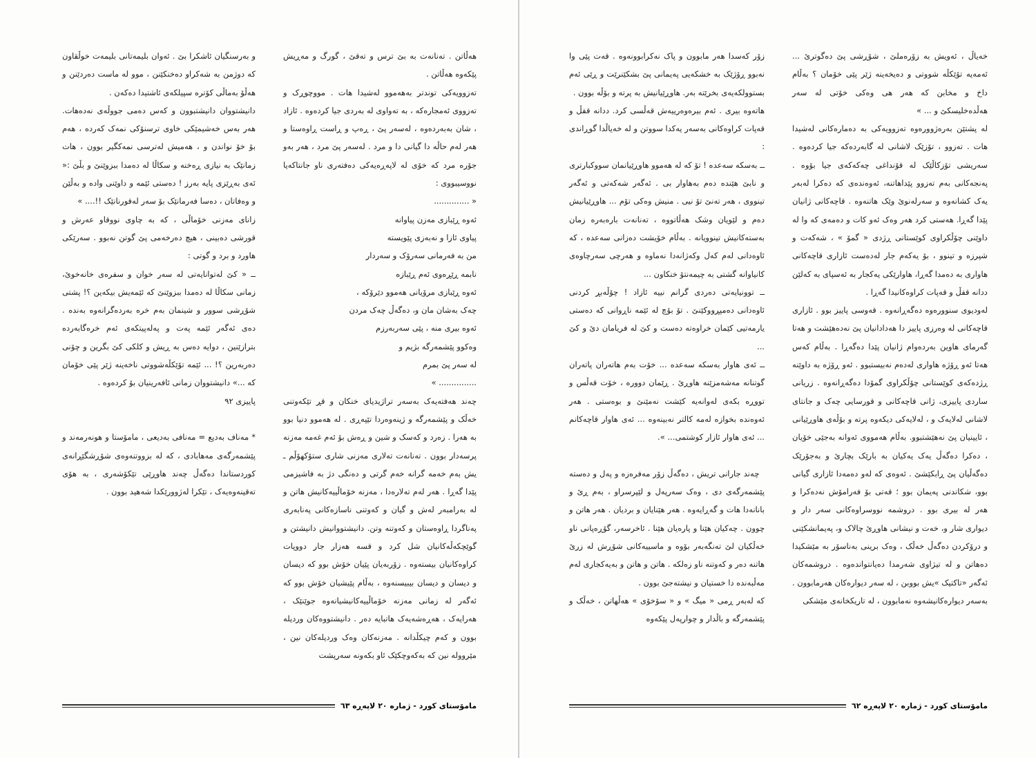خەیاڵ ، ئەویش بە زۆرەملێ ، شۆڕشی پێ دەگوترێ ... ئەمەیە تۆێکڵە شووتی و دەیخەینە ژێر پێی خۆمان ؟ بەڵام داخ و مخابن کە هەر هی وەکی خۆتی لە سەر هەڵدەخلیسکێ و ... »
لە پشتێن بەرەژوورەوە تەزوویەکی بە دەمارەکانی لەشیدا هات . تەزوو ، تۆزێک لاشانی لە گابەردەکە جیا کردەوە . سەریشی تۆزکاڵێک لە قۆنداغی چەکەکەی جیا بۆوە . پەنجەکانی بەم تەزوو پێداهاتنە، ئەوەندەی کە دەکرا لەبەر یەک کشانەوە و سەرلەنوێ وێک هاتنەوە . قاچەکانی ژانیان پێدا گەڕا. هەستی کرد هەر وەک ئەو کات و دەمەی کە وا لە داوێنی چۆڵکراوی کوێستانی ڕژدی « گمۆ » ، شەکەت و شپرزە و تینوو ، بۆ یەکەم جار لەدەست ئازاری قاچەکانی هاواری بە دەمدا گەڕا، هاوارێکی یەکجار بە ئەسپای بە کەلێن ددانە قفڵ و قەپات کراوەکانیدا گەڕا .
لەودیوی سنوورەوە دەگەڕانەوە . قەوسی پاییز بوو . ئازاری قاچەکانی لە وەرزی پاییز دا هەدادانیان پێ نەدەهێشت و هەتا گەرمای هاوین بەردەوام ژانیان پێدا دەگەڕا . بەڵام کەس هەتا ئەو ڕۆژە هاواری لەدەم نەبیستبوو . ئەو ڕۆژە بە داوێنە ڕژدەکەی کوێستانی چۆڵکراوی گمۆدا دەگەڕانەوە . زریانی ساردی پاییزی، ژانی قاچەکانی و قورسایی چەک و جانتای لاشانی لەلایەک و ، لەلایەکی دیکەوە پرتە و بۆڵەی هاوڕێیانی ، ئایینیان پێ نەهێشتبوو. بەڵام هەمووی ئەوانە بەجێی خۆیان ، دەکرا دەگەڵ یەک یەکیان بە بارێک بچارێ و بەجۆرێک دەگەڵیان پێ ڕابکێشێ . ئەوەی کە لەو دەمەدا ئازاری گیانی بوو، شکاندنی پەیمان بوو ؛ قەتی بۆ فەرامۆش نەدەکرا و هەر لە بیری بوو . دروشمە نووسراوەکانی سەر دار و دیواری شار و، خەت و نیشانی هاوڕێ چالاک و، پەیمانشکێنی و درۆکردن دەگەڵ خەڵک ، وەک برینی بەناسۆر بە مێشکیدا دەهاتن و لە تیژاوی شەرمدا دەیانتواندەوە . دروشمەکان ئەگەر «تاکتیک »یش بووبن ، لە سەر دیوارەکان هەرمابوون . بەسەر دیوارەکانیشەوە نەمابوون ، لە تاریکخانەی مێشکی
زۆر کەسدا هەر مابوون و پاک نەکرابوونەوە . قەت پێی وا نەبوو ڕۆژێک بە خشکەیی پەیمانی پێ بشکێنرێت و ڕێی ئەم بستوولکەیەی بخرێتە بەر. هاوڕێیانیش بە پرتە و بۆڵە بوون .
هاتەوە بیری . ئەم بیرەوەرییەش قەڵسی کرد. ددانە قفڵ و قەپات کراوەکانی بەسەر یەکدا سووتن و لە خەیاڵدا گوڕاندی :
ــ بەسکە سەعدە ! تۆ کە لە هەموو هاوڕێیانمان سووکبارتری و نابێ هێندە دەم بەهاوار بی . ئەگەر شەکەتی و ئەگەر تینووی ، هەر تەنێ تۆ نیی . منیش وەکی تۆم ... هاوڕێیانیش دەم و لێویان وشک هەڵاتووە ، تەنانەت بارەبەرە زمان بەستەکانیش تینوویانە . بەڵام خۆیشت دەزانی سەعدە ، کە ئاوەدانی لەم کەل وکەژانەدا نەماوە و هەرچی سەرچاوەی کانیاوانە گشتی بە چیمەنتۆ خنکاون ...
ــ توونیایەتی دەردی گرانم نییە ئازاد ! چۆڵەبڕ کردنی ئاوەدانی دەمپڕووکێنێ . تۆ بۆچ لە ئێمە ناڕوانی کە دەستی یارمەتیی کێمان خراوەتە دەست و کێ لە فریامان دێ و کێ ...
ــ ئەی هاوار بەسکە سەعدە ... خۆت بەم هاتەران پاتەران گوتنانە مەشەمزێنە هاوڕێ . ڕێمان دوورە ، خۆت قەڵس و تووڕە بکەی لەوانەیە کێشت نەمێنێ و بوەستی . هەر ئەوەندە بخوازە لەمە کالتر نەبینەوە ... ئەی هاوار قاچەکانم ... ئەی هاوار ئازار کوشتمی... ».
چەند جارانی تریش ، دەگەڵ زۆر مەفرەزە و پەل و دەستە پێشمەرگەی دی ، وەک سەرپەل و لێپرسراو ، بەم ڕێ و بانانەدا هات و گەڕایەوە . هەر هێنایان و بردیان . هەر هاتن و چوون . چەکیان هێنا و پارەیان هێنا . ئاخرسەر، گۆڕەپانی ناو خەڵکیان لێ تەنگەبەر بۆوە و ماسییەکانی شۆڕش لە زرێ هاتنە دەر و کەوتنە ناو زەلکە . هاتن و هاتن و بەیەکجاری لەم مەڵبەندە دا خستیان و نیشتەجێ بوون .
کە لەبەر ڕمی « میگ » و « سۆخۆی » هەڵهاتن ، خەڵک و پێشمەرگە و باڵدار و چوارپەل پێکەوە
مامۆستای کورد - ژمارە ٢٠ لاپەڕە ٦٢
هەڵاتن . تەنانەت بە بێ ترس و تەقێ ، گورگ و مەڕیش پێکەوە هەڵاتن .
تەزوویەکی توندتر بەهەموو لەشیدا هات . مووچوڕک و تەزووی ئەمجارەکە ، بە تەواوی لە بەردی جیا کردەوە . ئازاد ، شان بەبەردەوە ، لەسەر پێ ، ڕەپ و ڕاست ڕاوەستا و هەر لەم حاڵە دا گیانی دا و مرد . لەسەر پێ مرد ، هەر بەو جۆرە مرد کە خۆی لە لاپەڕەیەکی دەفتەری ناو جانتاکەیا نووسیبووی :
« ..............
ئەوە ڕێبازی مەزن پیاوانە
پیاوی ئازا و نەبەزی پێویستە
من بە فەرمانی سەرۆک و سەردار
نابمە ڕێڕەوی ئەم ڕێبازە
ئەوە ڕێبازی مرۆیانی هەموو دێرۆکە ،
چەک بەشان مان و، دەگەڵ چەک مردن
ئەوە بیری منە ، پێی سەربەرزم
وەکوو پێشمەرگە بژیم و
لە سەر پێ بمرم
............... »
چەند هەفتەیەک بەسەر تراژیدیای خنکان و قڕ تێکەوتنی خەڵک و پێشمەرگە و ژینەوەردا تێپەڕی . لە هەموو دنیا بوو بە هەرا . زەرد و کەسک و شین و ڕەش بۆ ئەم غەمە مەزنە پرسەدار بوون . تەنانەت تەلاری مەزنی شاری ستۆکهۆڵم ـ یش بەم خەمە گرانە خەم گرتی و دەنگی دژ بە فاشیزمی پێدا گەڕا . هەر لەم تەلارەدا ، مەزنە خۆماڵییەکانیش هاتن و لە بەرامبەر لەش و گیان و کەوتنی ناسازەکانی پەنابەری پەناگردا ڕاوەستان و کەوتنە وتن. دانیشتووانیش دانیشتن و گوێچکەڵەکانیان شل کرد و قسە هەزار جار دووپات کراوەکانیان بیستەوە . زۆربەیان پێیان خۆش بوو کە دیسان و دیسان و دیسان بیبیسنەوە ، بەڵام پێیشیان خۆش بوو کە ئەگەر لە زمانی مەزنە خۆماڵییەکانیشیانەوە جوێنێک ، هەرایەک ، هەڕەشەیەک هاتبایە دەر . دانیشتووەکان وردیلە بوون و کەم چیکڵدانە . مەزنەکان وەک وردیلەکان نین ، مێروولە نین کە بەکەوچکێک ئاو بکەونە سەرپشت
و بەرسنگیان ئاشکرا بێ . ئەوان بلیمەتانی بلیمەت خوڵقاون کە دوژمن بە شەکراو دەخنکێنن ، موو لە ماست دەردێنن و هەڵۆ بەماڵی کۆترە سپیلکەی ئاشتیدا دەکەن .
دانیشتووان دانیشتبوون و کەس دەمی جووڵەی نەدەهات. هەر بەس خەشیمێکی خاوی ترسنۆکی نمەک کەردە ، هەم بۆ خۆ نواندن و ، هەمیش لەترسی نمەکگیر بوون ، هات زمانێک بە نیازی ڕەخنە و سکاڵا لە دەمدا ببزوێنێ و بڵێ :« ئەی بەڕێزی پایە بەرز ! دەستی ئێمە و داوێنی وادە و بەڵێن و وەفاتان ، دەسا فەرمانێک بۆ سەر لەقورنانێک !!.... »
زانای مەزنی خۆماڵی ، کە بە چاوی نووقاو عەرش و قورشی دەبینی ، هیچ دەرخەمی پێ گوتن نەبوو . سەرێکی هاورد و برد و گوتی :
ــ « کێ لەتوانایەتی لە سەر خوان و سفرەی خانەخوێ، زمانی سکاڵا لە دەمدا ببزوێنێ کە ئێمەیش بیکەین ؟! پشتی شۆڕشی سوور و شینمان بەم خرە بەردەگرانەوە بەندە . دەی ئەگەر ئێمە پەت و پەلەپیتکەی ئەم خرەگابەردە بترازێنین ، دوایە دەس بە ڕیش و کلکی کێ بگرین و چۆنی دەربەرین ؟! ... ئێمە تۆێکڵەشووتی ناخەینە ژێر پێی خۆمان کە ...» دانیشتووان زمانی ئافەرینیان بۆ کردەوە .
پاییزی ٩٢
* مەناف بەدیع = مەنافی بەدیعی ، مامۆستا و هونەرمەند و پێشمەرگەی مەهابادی ، کە لە بزووتنەوەی شۆڕشگێڕانەی کوردستاندا دەگەڵ چەند هاوڕێی تێکۆشەری ، بە هۆی تەقینەوەیەک ، تێکرا لەژوورێکدا شەهید بوون .
مامۆستای کورد - ژمارە ٢٠ لاپەڕە ٦٣